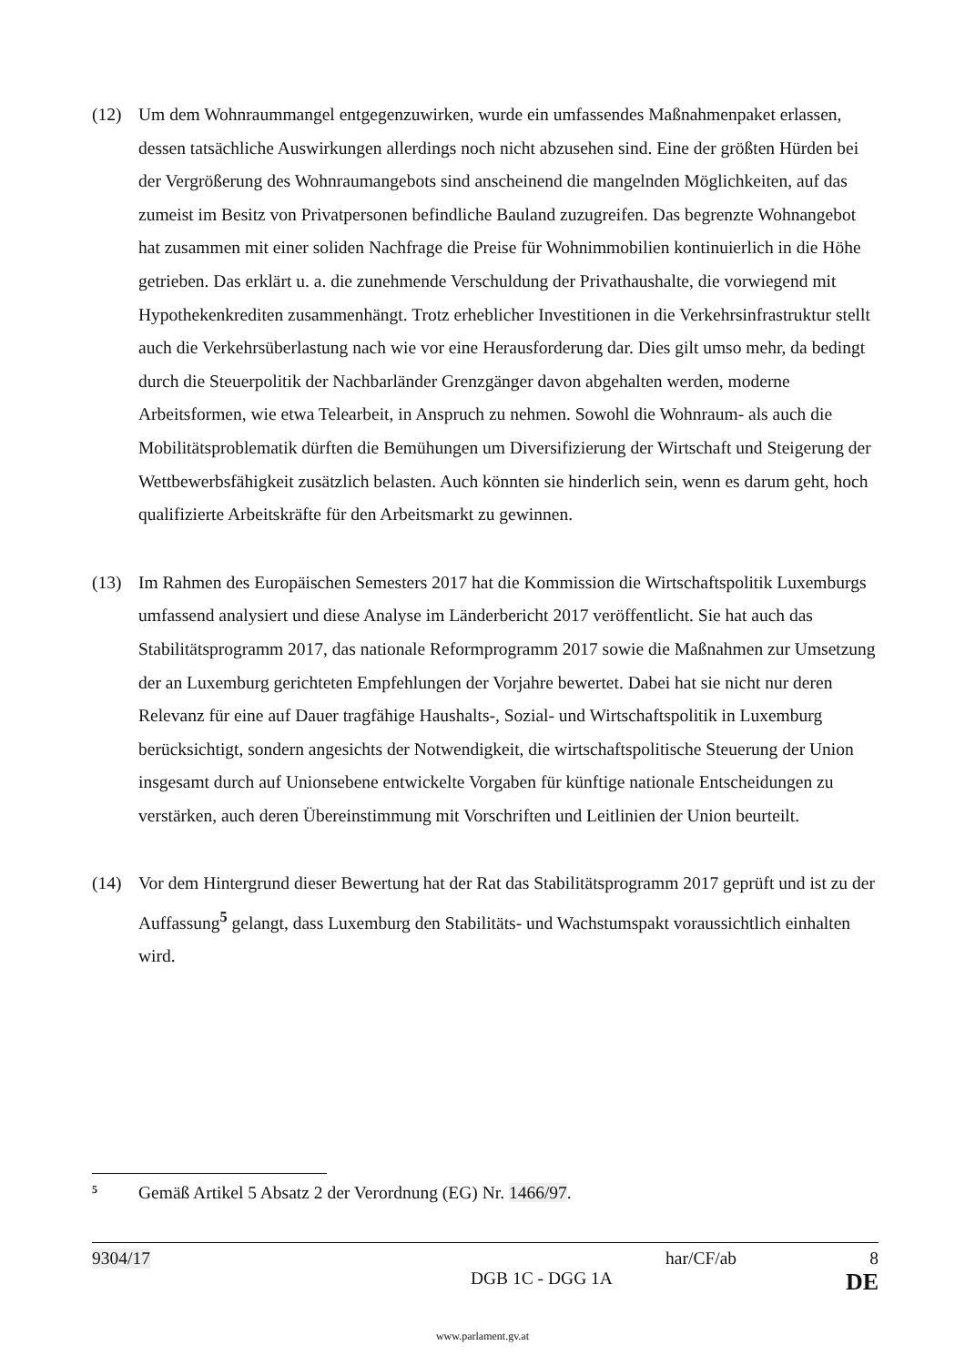(12) Um dem Wohnraummangel entgegenzuwirken, wurde ein umfassendes Maßnahmenpaket erlassen, dessen tatsächliche Auswirkungen allerdings noch nicht abzusehen sind. Eine der größten Hürden bei der Vergrößerung des Wohnraumangebots sind anscheinend die mangelnden Möglichkeiten, auf das zumeist im Besitz von Privatpersonen befindliche Bauland zuzugreifen. Das begrenzte Wohnangebot hat zusammen mit einer soliden Nachfrage die Preise für Wohnimmobilien kontinuierlich in die Höhe getrieben. Das erklärt u. a. die zunehmende Verschuldung der Privathaushalte, die vorwiegend mit Hypothekenkrediten zusammenhängt. Trotz erheblicher Investitionen in die Verkehrsinfrastruktur stellt auch die Verkehrsüberlastung nach wie vor eine Herausforderung dar. Dies gilt umso mehr, da bedingt durch die Steuerpolitik der Nachbarländer Grenzgänger davon abgehalten werden, moderne Arbeitsformen, wie etwa Telearbeit, in Anspruch zu nehmen. Sowohl die Wohnraum- als auch die Mobilitätsproblematik dürften die Bemühungen um Diversifizierung der Wirtschaft und Steigerung der Wettbewerbsfähigkeit zusätzlich belasten. Auch könnten sie hinderlich sein, wenn es darum geht, hoch qualifizierte Arbeitskräfte für den Arbeitsmarkt zu gewinnen.
(13) Im Rahmen des Europäischen Semesters 2017 hat die Kommission die Wirtschaftspolitik Luxemburgs umfassend analysiert und diese Analyse im Länderbericht 2017 veröffentlicht. Sie hat auch das Stabilitätsprogramm 2017, das nationale Reformprogramm 2017 sowie die Maßnahmen zur Umsetzung der an Luxemburg gerichteten Empfehlungen der Vorjahre bewertet. Dabei hat sie nicht nur deren Relevanz für eine auf Dauer tragfähige Haushalts-, Sozial- und Wirtschaftspolitik in Luxemburg berücksichtigt, sondern angesichts der Notwendigkeit, die wirtschaftspolitische Steuerung der Union insgesamt durch auf Unionsebene entwickelte Vorgaben für künftige nationale Entscheidungen zu verstärken, auch deren Übereinstimmung mit Vorschriften und Leitlinien der Union beurteilt.
(14) Vor dem Hintergrund dieser Bewertung hat der Rat das Stabilitätsprogramm 2017 geprüft und ist zu der Auffassung<sup>5</sup> gelangt, dass Luxemburg den Stabilitäts- und Wachstumspakt voraussichtlich einhalten wird.
5
Gemäß Artikel 5 Absatz 2 der Verordnung (EG) Nr. 1466/97.
9304/17 har/CF/ab 8
DGB 1C - DGG 1A DE
www.parlament.gv.at